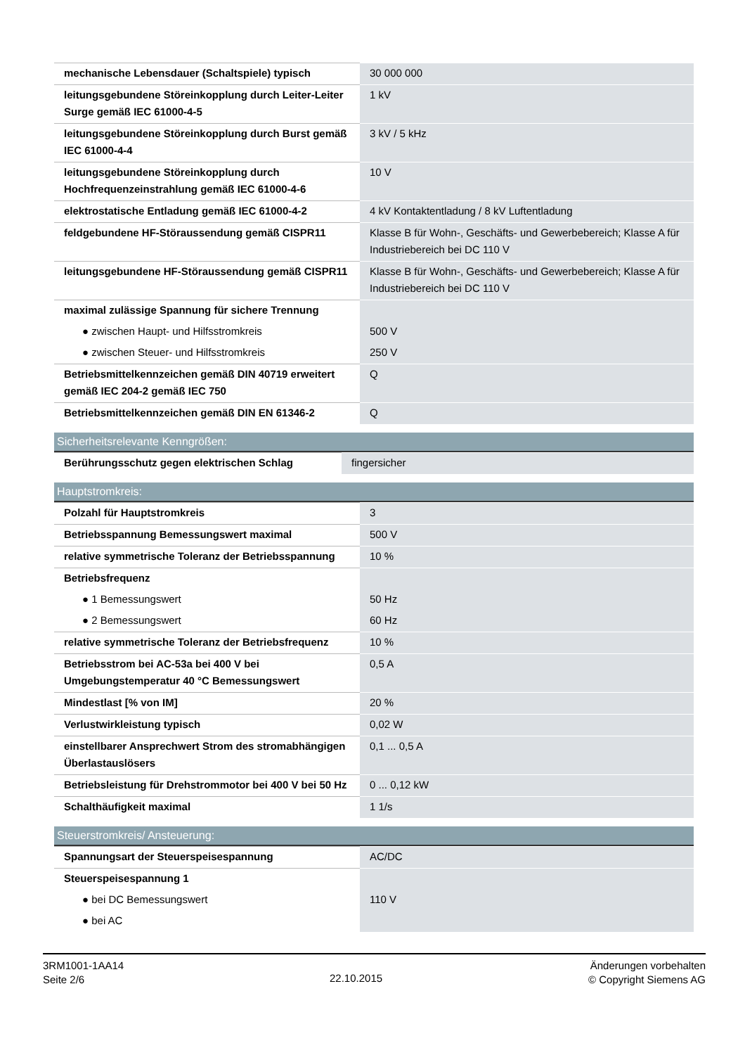| mechanische Lebensdauer (Schaltspiele) typisch | 30 000 000 |
| leitungsgebundene Störeinkopplung durch Leiter-Leiter Surge gemäß IEC 61000-4-5 | 1 kV |
| leitungsgebundene Störeinkopplung durch Burst gemäß IEC 61000-4-4 | 3 kV / 5 kHz |
| leitungsgebundene Störeinkopplung durch Hochfrequenzeinstrahlung gemäß IEC 61000-4-6 | 10 V |
| elektrostatische Entladung gemäß IEC 61000-4-2 | 4 kV Kontaktentladung / 8 kV Luftentladung |
| feldgebundene HF-Störaussendung gemäß CISPR11 | Klasse B für Wohn-, Geschäfts- und Gewerbebereich; Klasse A für Industriebereich bei DC 110 V |
| leitungsgebundene HF-Störaussendung gemäß CISPR11 | Klasse B für Wohn-, Geschäfts- und Gewerbebereich; Klasse A für Industriebereich bei DC 110 V |
| maximal zulässige Spannung für sichere Trennung | |
| ● zwischen Haupt- und Hilfsstromkreis | 500 V |
| ● zwischen Steuer- und Hilfsstromkreis | 250 V |
| Betriebsmittelkennzeichen gemäß DIN 40719 erweitert gemäß IEC 204-2 gemäß IEC 750 | Q |
| Betriebsmittelkennzeichen gemäß DIN EN 61346-2 | Q |
Sicherheitsrelevante Kenngrößen:
| Berührungsschutz gegen elektrischen Schlag | fingersicher |
Hauptstromkreis:
| Polzahl für Hauptstromkreis | 3 |
| Betriebsspannung Bemessungswert maximal | 500 V |
| relative symmetrische Toleranz der Betriebsspannung | 10 % |
| Betriebsfrequenz | |
| ● 1 Bemessungswert | 50 Hz |
| ● 2 Bemessungswert | 60 Hz |
| relative symmetrische Toleranz der Betriebsfrequenz | 10 % |
| Betriebsstrom bei AC-53a bei 400 V bei Umgebungstemperatur 40 °C Bemessungswert | 0,5 A |
| Mindestlast [% von IM] | 20 % |
| Verlustwirkleistung typisch | 0,02 W |
| einstellbarer Ansprechwert Strom des stromabhängigen Überlastauslösers | 0,1 ... 0,5 A |
| Betriebsleistung für Drehstrommotor bei 400 V bei 50 Hz | 0 ... 0,12 kW |
| Schalthäufigkeit maximal | 1 1/s |
Steuerstromkreis/ Ansteuerung:
| Spannungsart der Steuerspeisespannung | AC/DC |
| Steuerspeisespannung 1 | |
| ● bei DC Bemessungswert | 110 V |
| ● bei AC | |
3RM1001-1AA14
Seite 2/6
22.10.2015
Änderungen vorbehalten
© Copyright Siemens AG